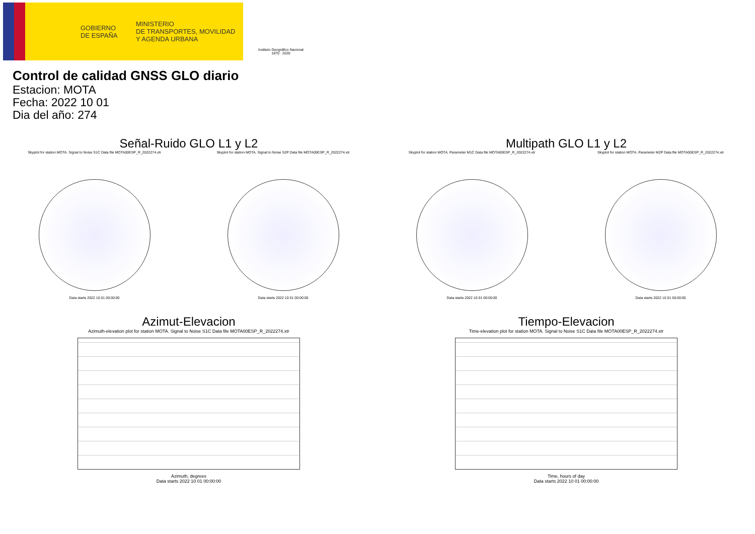GOBIERNO
DE ESPAÑA
MINISTERIO
DE TRANSPORTES, MOVILIDAD
Y AGENDA URBANA
Instituto Geográfico Nacional 1870 · 2020
Control de calidad GNSS GLO diario
Estacion: MOTA
Fecha: 2022 10 01
Dia del año: 274
Señal-Ruido GLO L1 y L2
Skyplot for station MOTA. Signal to Noise S1C Data file MOTA00ESP_R_2022274.xtr
Data starts 2022 10 01 00:00:00
Skyplot for station MOTA. Signal to Noise S2P Data file MOTA00ESP_R_2022274.xtr
Data starts 2022 10 01 00:00:00
Multipath GLO L1 y L2
Skyplot for station MOTA. Parameter M1C Data file MOTA00ESP_R_2022274.xtr
Data starts 2022 10 01 00:00:00
Skyplot for station MOTA. Parameter M2P Data file MOTA00ESP_R_2022274.xtr
Data starts 2022 10 01 00:00:00
Azimut-Elevacion
Azimuth-elevation plot for station MOTA. Signal to Noise S1C Data file MOTA00ESP_R_2022274.xtr
Azimuth, degrees
Data starts 2022 10 01 00:00:00
Tiempo-Elevacion
Time-elevation plot for station MOTA. Signal to Noise S1C Data file MOTA00ESP_R_2022274.xtr
Time, hours of day
Data starts 2022 10 01 00:00:00